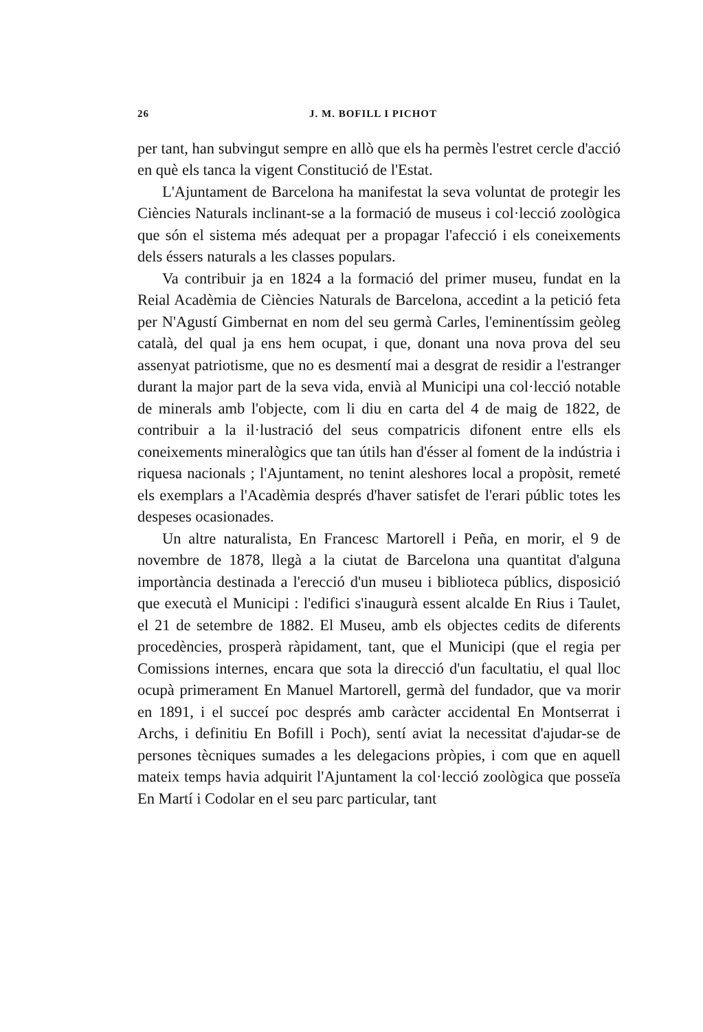26 J. M. BOFILL I PICHOT
per tant, han subvingut sempre en allò que els ha permès l'estret cercle d'acció en què els tanca la vigent Constitució de l'Estat.
L'Ajuntament de Barcelona ha manifestat la seva voluntat de protegir les Ciències Naturals inclinant-se a la formació de museus i col·lecció zoològica que són el sistema més adequat per a propagar l'afecció i els coneixements dels éssers naturals a les classes populars.
Va contribuir ja en 1824 a la formació del primer museu, fundat en la Reial Acadèmia de Ciències Naturals de Barcelona, accedint a la petició feta per N'Agustí Gimbernat en nom del seu germà Carles, l'eminentíssim geòleg català, del qual ja ens hem ocupat, i que, donant una nova prova del seu assenyat patriotisme, que no es desmentí mai a desgrat de residir a l'estranger durant la major part de la seva vida, envià al Municipi una col·lecció notable de minerals amb l'objecte, com li diu en carta del 4 de maig de 1822, de contribuir a la il·lustració del seus compatricis difonent entre ells els coneixements mineralògics que tan útils han d'ésser al foment de la indústria i riquesa nacionals ; l'Ajuntament, no tenint aleshores local a propòsit, remeté els exemplars a l'Acadèmia després d'haver satisfet de l'erari públic totes les despeses ocasionades.
Un altre naturalista, En Francesc Martorell i Peña, en morir, el 9 de novembre de 1878, llegà a la ciutat de Barcelona una quantitat d'alguna importància destinada a l'erecció d'un museu i biblioteca públics, disposició que executà el Municipi : l'edifici s'inaugurà essent alcalde En Rius i Taulet, el 21 de setembre de 1882. El Museu, amb els objectes cedits de diferents procedències, prosperà ràpidament, tant, que el Municipi (que el regia per Comissions internes, encara que sota la direcció d'un facultatiu, el qual lloc ocupà primerament En Manuel Martorell, germà del fundador, que va morir en 1891, i el succeí poc després amb caràcter accidental En Montserrat i Archs, i definitiu En Bofill i Poch), sentí aviat la necessitat d'ajudar-se de persones tècniques sumades a les delegacions pròpies, i com que en aquell mateix temps havia adquirit l'Ajuntament la col·lecció zoològica que posseïa En Martí i Codolar en el seu parc particular, tant